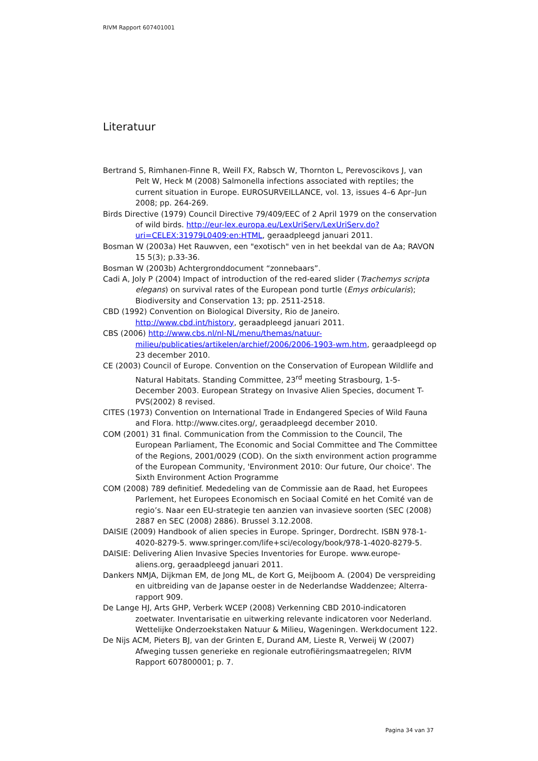RIVM Rapport 607401001
Literatuur
Bertrand S, Rimhanen-Finne R, Weill FX, Rabsch W, Thornton L, Perevoscikovs J, van Pelt W, Heck M (2008) Salmonella infections associated with reptiles; the current situation in Europe. EUROSURVEILLANCE, vol. 13, issues 4–6 Apr–Jun 2008; pp. 264-269.
Birds Directive (1979) Council Directive 79/409/EEC of 2 April 1979 on the conservation of wild birds. http://eur-lex.europa.eu/LexUriServ/LexUriServ.do?uri=CELEX:31979L0409:en:HTML, geraadpleegd januari 2011.
Bosman W (2003a) Het Rauwven, een "exotisch" ven in het beekdal van de Aa; RAVON 15 5(3); p.33-36.
Bosman W (2003b) Achtergronddocument “zonnebaars”.
Cadi A, Joly P (2004) Impact of introduction of the red-eared slider (Trachemys scripta elegans) on survival rates of the European pond turtle (Emys orbicularis); Biodiversity and Conservation 13; pp. 2511-2518.
CBD (1992) Convention on Biological Diversity, Rio de Janeiro. http://www.cbd.int/history, geraadpleegd januari 2011.
CBS (2006) http://www.cbs.nl/nl-NL/menu/themas/natuur-milieu/publicaties/artikelen/archief/2006/2006-1903-wm.htm, geraadpleegd op 23 december 2010.
CE (2003) Council of Europe. Convention on the Conservation of European Wildlife and Natural Habitats. Standing Committee, 23<sup>rd</sup> meeting Strasbourg, 1-5-December 2003. European Strategy on Invasive Alien Species, document T-PVS(2002) 8 revised.
CITES (1973) Convention on International Trade in Endangered Species of Wild Fauna and Flora. http://www.cites.org/, geraadpleegd december 2010.
COM (2001) 31 final. Communication from the Commission to the Council, The European Parliament, The Economic and Social Committee and The Committee of the Regions, 2001/0029 (COD). On the sixth environment action programme of the European Community, 'Environment 2010: Our future, Our choice'. The Sixth Environment Action Programme
COM (2008) 789 definitief. Mededeling van de Commissie aan de Raad, het Europees Parlement, het Europees Economisch en Sociaal Comité en het Comité van de regio’s. Naar een EU-strategie ten aanzien van invasieve soorten (SEC (2008) 2887 en SEC (2008) 2886). Brussel 3.12.2008.
DAISIE (2009) Handbook of alien species in Europe. Springer, Dordrecht. ISBN 978-1-4020-8279-5. www.springer.com/life+sci/ecology/book/978-1-4020-8279-5.
DAISIE: Delivering Alien Invasive Species Inventories for Europe. www.europe-aliens.org, geraadpleegd januari 2011.
Dankers NMJA, Dijkman EM, de Jong ML, de Kort G, Meijboom A. (2004) De verspreiding en uitbreiding van de Japanse oester in de Nederlandse Waddenzee; Alterra-rapport 909.
De Lange HJ, Arts GHP, Verberk WCEP (2008) Verkenning CBD 2010-indicatoren zoetwater. Inventarisatie en uitwerking relevante indicatoren voor Nederland. Wettelijke Onderzoekstaken Natuur & Milieu, Wageningen. Werkdocument 122.
De Nijs ACM, Pieters BJ, van der Grinten E, Durand AM, Lieste R, Verweij W (2007) Afweging tussen generieke en regionale eutrofiëringsmaatregelen; RIVM Rapport 607800001; p. 7.
Pagina 34 van 37